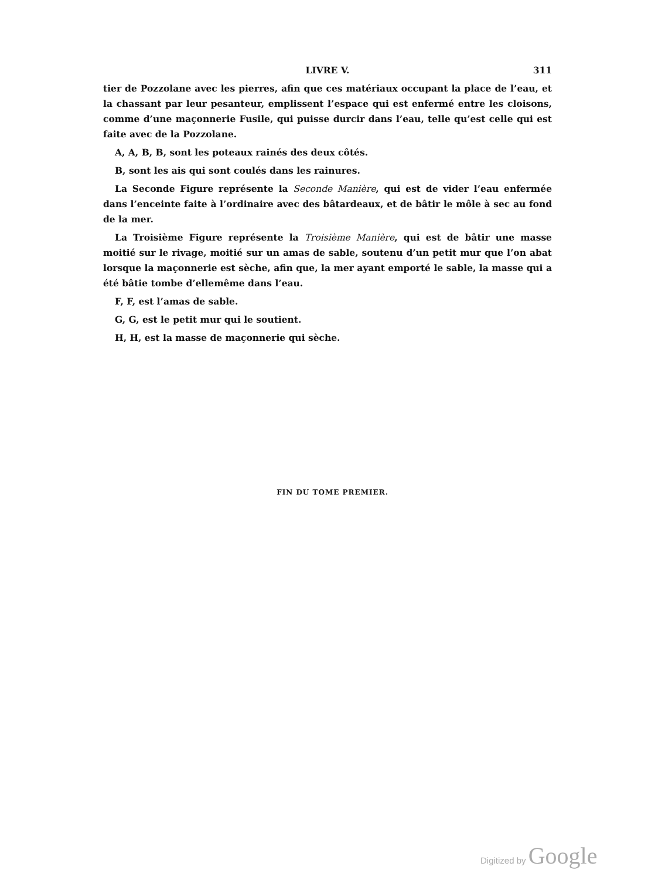LIVRE V.
311
tier de Pozzolane avec les pierres, afin que ces matériaux occupant la place de l’eau, et la chassant par leur pesanteur, emplissent l’espace qui est enfermé entre les cloisons, comme d’une maçonnerie Fusile, qui puisse durcir dans l’eau, telle qu’est celle qui est faite avec de la Pozzolane.
A, A, B, B, sont les poteaux rainés des deux côtés.
B, sont les ais qui sont coulés dans les rainures.
La Seconde Figure représente la Seconde Manière, qui est de vider l’eau enfermée dans l’enceinte faite à l’ordinaire avec des bâtardeaux, et de bâtir le môle à sec au fond de la mer.
La Troisième Figure représente la Troisième Manière, qui est de bâtir une masse moitié sur le rivage, moitié sur un amas de sable, soutenu d’un petit mur que l’on abat lorsque la maçonnerie est sèche, afin que, la mer ayant emporté le sable, la masse qui a été bâtie tombe d’ellemême dans l’eau.
F, F, est l’amas de sable.
G, G, est le petit mur qui le soutient.
H, H, est la masse de maçonnerie qui sèche.
FIN DU TOME PREMIER.
Digitized by Google